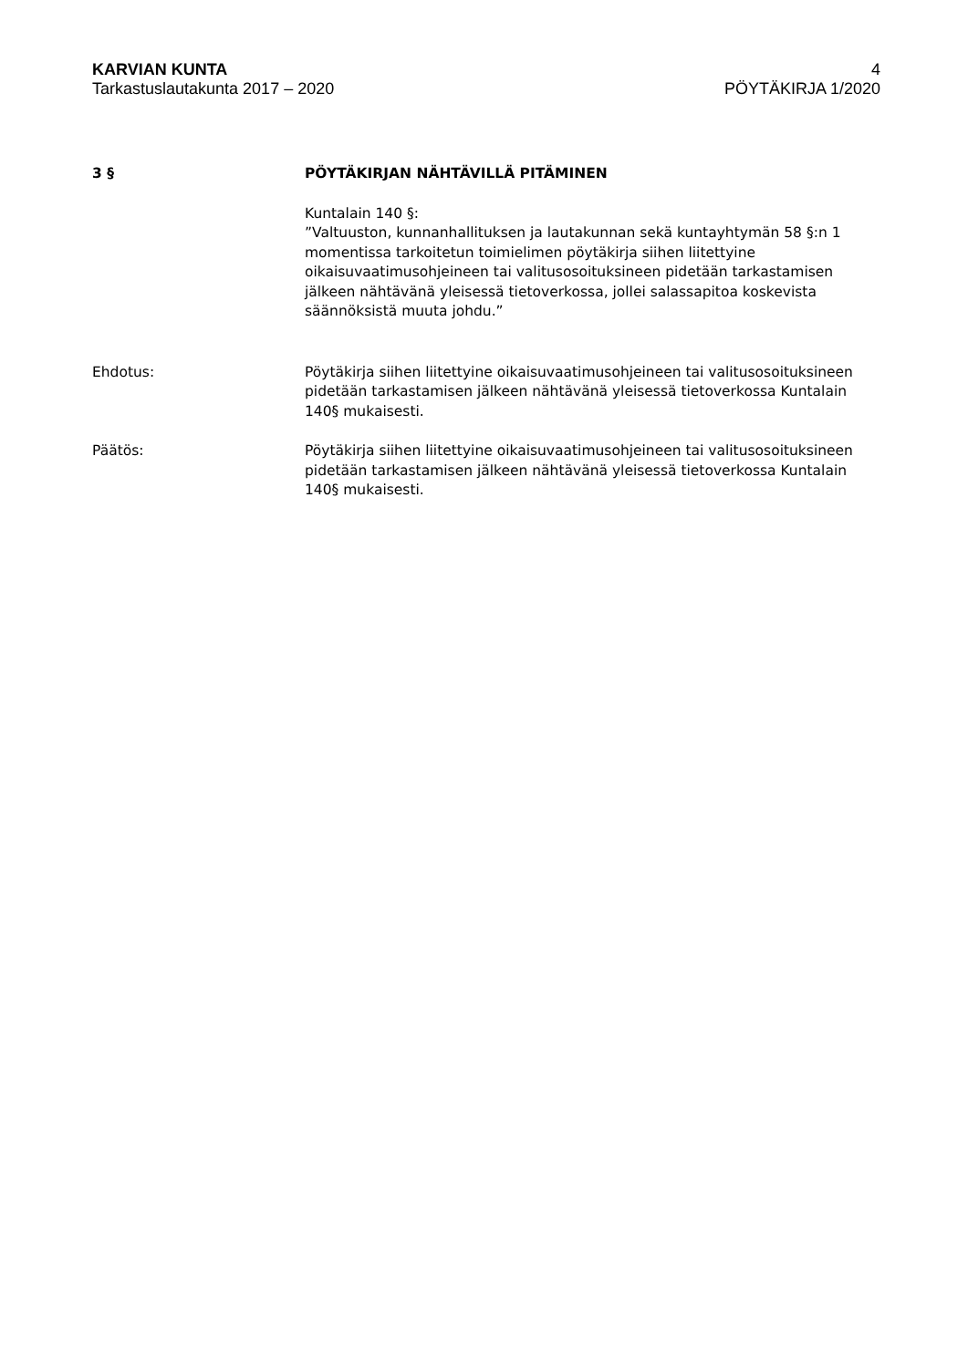KARVIAN KUNTA
Tarkastuslautakunta 2017 – 2020
4
PÖYTÄKIRJA 1/2020
3 § PÖYTÄKIRJAN NÄHTÄVILLÄ PITÄMINEN
Kuntalain 140 §:
”Valtuuston, kunnanhallituksen ja lautakunnan sekä kuntayhtymän 58 §:n 1 momentissa tarkoitetun toimielimen pöytäkirja siihen liitettyine oikaisuvaatimusohjeineen tai valitusosoituksineen pidetään tarkastamisen jälkeen nähtävänä yleisessä tietoverkossa, jollei salassapitoa koskevista säännöksistä muuta johdu.”
Ehdotus: Pöytäkirja siihen liitettyine oikaisuvaatimusohjeineen tai valitusosoituksineen pidetään tarkastamisen jälkeen nähtävänä yleisessä tietoverkossa Kuntalain 140§ mukaisesti.
Päätös: Pöytäkirja siihen liitettyine oikaisuvaatimusohjeineen tai valitusosoituksineen pidetään tarkastamisen jälkeen nähtävänä yleisessä tietoverkossa Kuntalain 140§ mukaisesti.